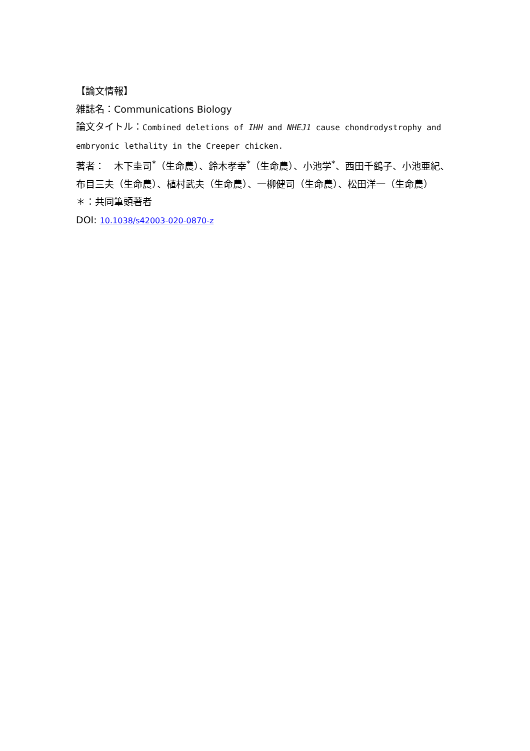【論文情報】
雑誌名：Communications Biology
論文タイトル：Combined deletions of IHH and NHEJ1 cause chondrodystrophy and embryonic lethality in the Creeper chicken.
著者：　木下圭司<sup>*</sup>（生命農）、鈴木孝幸<sup>*</sup>（生命農）、小池学<sup>*</sup>、西田千鶴子、小池亜紀、布目三夫（生命農）、植村武夫（生命農）、一柳健司（生命農）、松田洋一（生命農）
＊：共同筆頭著者
DOI: 10.1038/s42003-020-0870-z